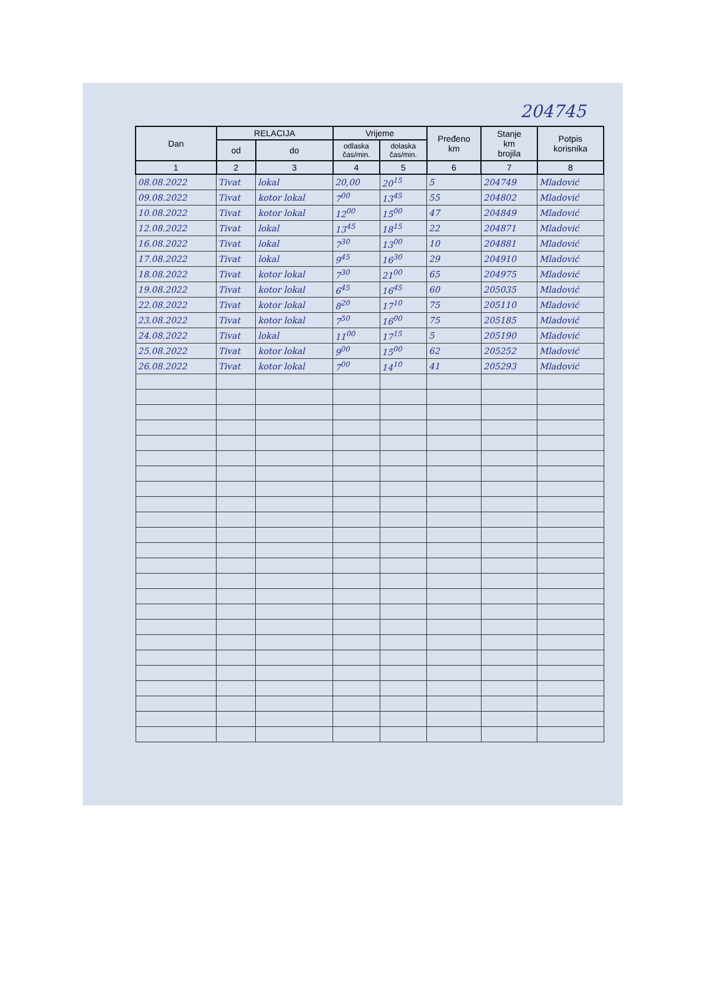204745
| Dan | RELACIJA | | Vrijeme | | Pređeno km | Stanje km brojila | Potpis korisnika |
| --- | --- | --- | --- | --- | --- | --- | --- |
| | od | do | odlaska čas/min. | dolaska čas/min. | | | |
| 1 | 2 | 3 | 4 | 5 | 6 | 7 | 8 |
| 08.08.2022 | Tivat | lokal | 20,00 | 20<sup>15</sup> | 5 | 204749 | Mladović |
| 09.08.2022 | Tivat | kotor lokal | 7<sup>00</sup> | 13<sup>45</sup> | 55 | 204802 | Mladović |
| 10.08.2022 | Tivat | kotor lokal | 12<sup>00</sup> | 15<sup>00</sup> | 47 | 204849 | Mladović |
| 12.08.2022 | Tivat | lokal | 13<sup>45</sup> | 18<sup>15</sup> | 22 | 204871 | Mladović |
| 16.08.2022 | Tivat | lokal | 7<sup>30</sup> | 13<sup>00</sup> | 10 | 204881 | Mladović |
| 17.08.2022 | Tivat | lokal | 9<sup>45</sup> | 16<sup>30</sup> | 29 | 204910 | Mladović |
| 18.08.2022 | Tivat | kotor lokal | 7<sup>30</sup> | 21<sup>00</sup> | 65 | 204975 | Mladović |
| 19.08.2022 | Tivat | kotor lokal | 6<sup>45</sup> | 16<sup>45</sup> | 60 | 205035 | Mladović |
| 22.08.2022 | Tivat | kotor lokal | 8<sup>20</sup> | 17<sup>10</sup> | 75 | 205110 | Mladović |
| 23.08.2022 | Tivat | kotor lokal | 7<sup>50</sup> | 16<sup>00</sup> | 75 | 205185 | Mladović |
| 24.08.2022 | Tivat | lokal | 11<sup>00</sup> | 17<sup>15</sup> | 5 | 205190 | Mladović |
| 25.08.2022 | Tivat | kotor lokal | 9<sup>00</sup> | 15<sup>00</sup> | 62 | 205252 | Mladović |
| 26.08.2022 | Tivat | kotor lokal | 7<sup>00</sup> | 14<sup>10</sup> | 41 | 205293 | Mladović |